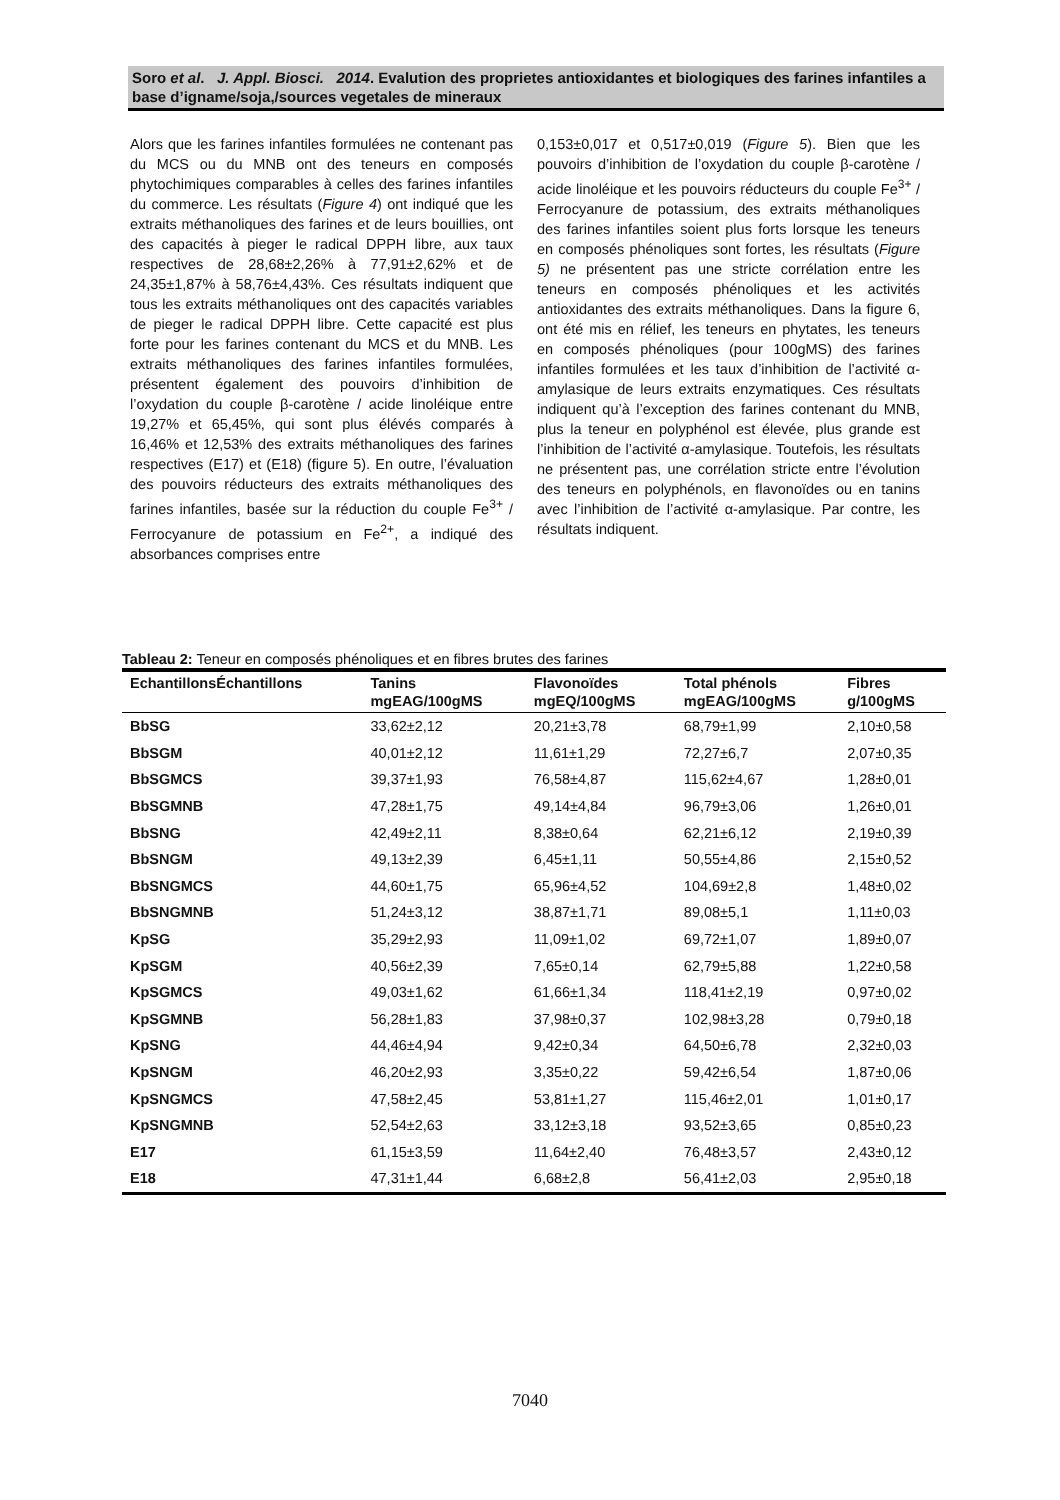Soro et al. J. Appl. Biosci. 2014. Evalution des proprietes antioxidantes et biologiques des farines infantiles a base d’igname/soja,/sources vegetales de mineraux
Alors que les farines infantiles formulées ne contenant pas du MCS ou du MNB ont des teneurs en composés phytochimiques comparables à celles des farines infantiles du commerce. Les résultats (Figure 4) ont indiqué que les extraits méthanoliques des farines et de leurs bouillies, ont des capacités à pieger le radical DPPH libre, aux taux respectives de 28,68±2,26% à 77,91±2,62% et de 24,35±1,87% à 58,76±4,43%. Ces résultats indiquent que tous les extraits méthanoliques ont des capacités variables de pieger le radical DPPH libre. Cette capacité est plus forte pour les farines contenant du MCS et du MNB. Les extraits méthanoliques des farines infantiles formulées, présentent également des pouvoirs d’inhibition de l’oxydation du couple β-carotène / acide linoléique entre 19,27% et 65,45%, qui sont plus élévés comparés à 16,46% et 12,53% des extraits méthanoliques des farines respectives (E17) et (E18) (figure 5). En outre, l’évaluation des pouvoirs réducteurs des extraits méthanoliques des farines infantiles, basée sur la réduction du couple Fe<sup>3+</sup> / Ferrocyanure de potassium en Fe<sup>2+</sup>, a indiqué des absorbances comprises entre
0,153±0,017 et 0,517±0,019 (Figure 5). Bien que les pouvoirs d’inhibition de l’oxydation du couple β-carotène / acide linoléique et les pouvoirs réducteurs du couple Fe<sup>3+</sup> / Ferrocyanure de potassium, des extraits méthanoliques des farines infantiles soient plus forts lorsque les teneurs en composés phénoliques sont fortes, les résultats (Figure 5) ne présentent pas une stricte corrélation entre les teneurs en composés phénoliques et les activités antioxidantes des extraits méthanoliques. Dans la figure 6, ont été mis en rélief, les teneurs en phytates, les teneurs en composés phénoliques (pour 100gMS) des farines infantiles formulées et les taux d’inhibition de l’activité α-amylasique de leurs extraits enzymatiques. Ces résultats indiquent qu’à l’exception des farines contenant du MNB, plus la teneur en polyphénol est élevée, plus grande est l’inhibition de l’activité α-amylasique. Toutefois, les résultats ne présentent pas, une corrélation stricte entre l’évolution des teneurs en polyphénols, en flavonoïdes ou en tanins avec l’inhibition de l’activité α-amylasique. Par contre, les résultats indiquent.
Tableau 2: Teneur en composés phénoliques et en fibres brutes des farines
| EchantillonsÉchantillons | Tanins mgEAG/100gMS | Flavonoïdes mgEQ/100gMS | Total phénols mgEAG/100gMS | Fibres g/100gMS |
| --- | --- | --- | --- | --- |
| BbSG | 33,62±2,12 | 20,21±3,78 | 68,79±1,99 | 2,10±0,58 |
| BbSGM | 40,01±2,12 | 11,61±1,29 | 72,27±6,7 | 2,07±0,35 |
| BbSGMCS | 39,37±1,93 | 76,58±4,87 | 115,62±4,67 | 1,28±0,01 |
| BbSGMNB | 47,28±1,75 | 49,14±4,84 | 96,79±3,06 | 1,26±0,01 |
| BbSNG | 42,49±2,11 | 8,38±0,64 | 62,21±6,12 | 2,19±0,39 |
| BbSNGM | 49,13±2,39 | 6,45±1,11 | 50,55±4,86 | 2,15±0,52 |
| BbSNGMCS | 44,60±1,75 | 65,96±4,52 | 104,69±2,8 | 1,48±0,02 |
| BbSNGMNB | 51,24±3,12 | 38,87±1,71 | 89,08±5,1 | 1,11±0,03 |
| KpSG | 35,29±2,93 | 11,09±1,02 | 69,72±1,07 | 1,89±0,07 |
| KpSGM | 40,56±2,39 | 7,65±0,14 | 62,79±5,88 | 1,22±0,58 |
| KpSGMCS | 49,03±1,62 | 61,66±1,34 | 118,41±2,19 | 0,97±0,02 |
| KpSGMNB | 56,28±1,83 | 37,98±0,37 | 102,98±3,28 | 0,79±0,18 |
| KpSNG | 44,46±4,94 | 9,42±0,34 | 64,50±6,78 | 2,32±0,03 |
| KpSNGM | 46,20±2,93 | 3,35±0,22 | 59,42±6,54 | 1,87±0,06 |
| KpSNGMCS | 47,58±2,45 | 53,81±1,27 | 115,46±2,01 | 1,01±0,17 |
| KpSNGMNB | 52,54±2,63 | 33,12±3,18 | 93,52±3,65 | 0,85±0,23 |
| E17 | 61,15±3,59 | 11,64±2,40 | 76,48±3,57 | 2,43±0,12 |
| E18 | 47,31±1,44 | 6,68±2,8 | 56,41±2,03 | 2,95±0,18 |
7040